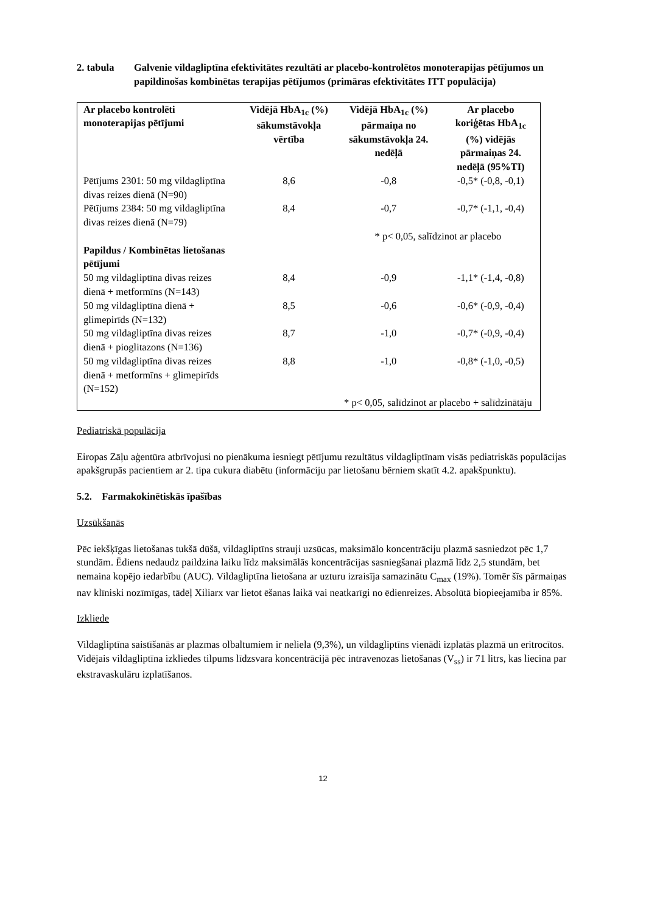2. tabula Galvenie vildagliptīna efektivitātes rezultāti ar placebo-kontrolētos monoterapijas pētījumos un papildinošas kombinētas terapijas pētījumos (primāras efektivitātes ITT populācija)
| Ar placebo kontrolēti monoterapijas pētījumi | Vidējā HbA<sub>1c</sub> (%) sākumstāvokļa vērtība | Vidējā HbA<sub>1c</sub> (%) pārmaiņa no sākumstāvokļa 24. nedēļā | Ar placebo koriģētas HbA<sub>1c</sub> (%) vidējās pārmaiņas 24. nedēļā (95%TI) |
| --- | --- | --- | --- |
| Pētījums 2301: 50 mg vildagliptīna divas reizes dienā (N=90) | 8,6 | -0,8 | -0,5* (-0,8, -0,1) |
| Pētījums 2384: 50 mg vildagliptīna divas reizes dienā (N=79) | 8,4 | -0,7 | -0,7* (-1,1, -0,4) |
| | | * p< 0,05, salīdzinot ar placebo | |
| Papildus / Kombinētas lietošanas pētījumi | | | |
| 50 mg vildagliptīna divas reizes dienā + metformīns (N=143) | 8,4 | -0,9 | -1,1* (-1,4, -0,8) |
| 50 mg vildagliptīna dienā + glimepirīds (N=132) | 8,5 | -0,6 | -0,6* (-0,9, -0,4) |
| 50 mg vildagliptīna divas reizes dienā + pioglitazons (N=136) | 8,7 | -1,0 | -0,7* (-0,9, -0,4) |
| 50 mg vildagliptīna divas reizes dienā + metformīns + glimepirīds (N=152) | 8,8 | -1,0 | -0,8* (-1,0, -0,5) |
| | | * p< 0,05, salīdzinot ar placebo + salīdzinātāju | |
Pediatriskā populācija
Eiropas Zāļu aģentūra atbrīvojusi no pienākuma iesniegt pētījumu rezultātus vildagliptīnam visās pediatriskās populācijas apakšgrupās pacientiem ar 2. tipa cukura diabētu (informāciju par lietošanu bērniem skatīt 4.2. apakšpunktu).
5.2. Farmakokinētiskās īpašības
Uzsūkšanās
Pēc iekšķīgas lietošanas tukšā dūšā, vildagliptīns strauji uzsūcas, maksimālo koncentrāciju plazmā sasniedzot pēc 1,7 stundām. Ēdiens nedaudz paildzina laiku līdz maksimālās koncentrācijas sasniegšanai plazmā līdz 2,5 stundām, bet nemaina kopējo iedarbību (AUC). Vildagliptīna lietošana ar uzturu izraisīja samazinātu C<sub>max</sub> (19%). Tomēr šīs pārmaiņas nav klīniski nozīmīgas, tādēļ Xiliarx var lietot ēšanas laikā vai neatkarīgi no ēdienreizes. Absolūtā biopieejamība ir 85%.
Izkliede
Vildagliptīna saistīšanās ar plazmas olbaltumiem ir neliela (9,3%), un vildagliptīns vienādi izplatās plazmā un eritrocītos. Vidējais vildagliptīna izkliedes tilpums līdzsvara koncentrācijā pēc intravenozas lietošanas (V<sub>ss</sub>) ir 71 litrs, kas liecina par ekstravaskulāru izplatīšanos.
12